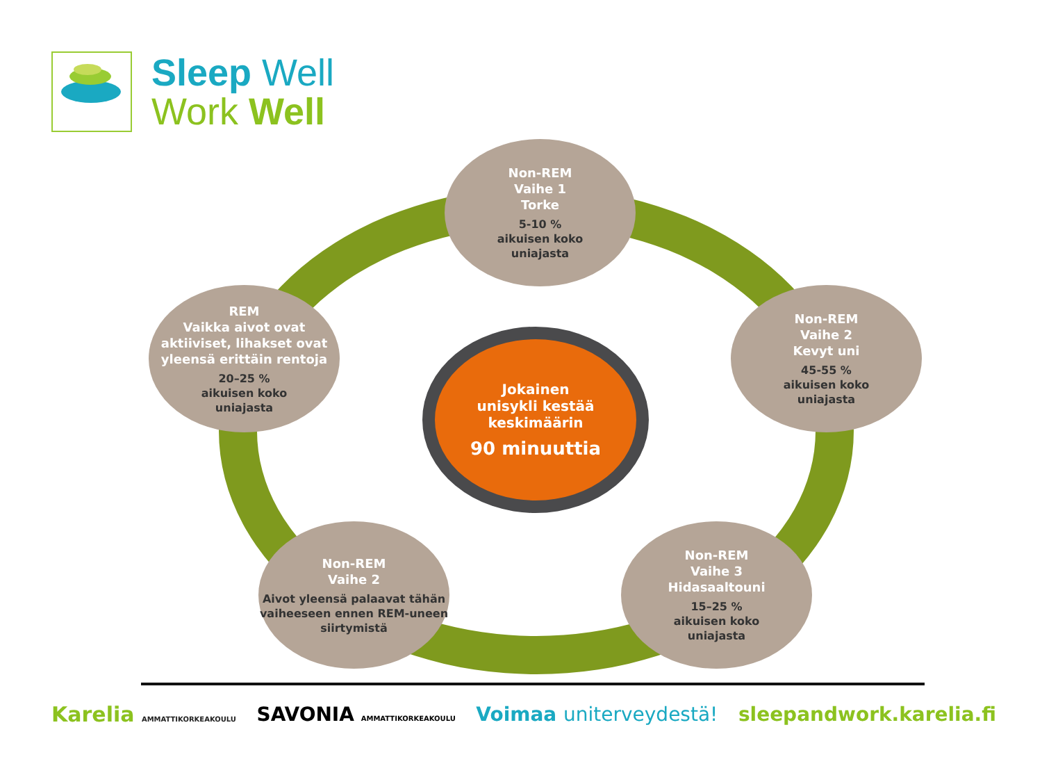Sleep Well
Work Well
Non-REM
Vaihe 1
Torke
5-10 %
aikuisen koko
uniajasta
REM
Vaikka aivot ovat aktiiviset, lihakset ovat yleensä erittäin rentoja
20–25 %
aikuisen koko
uniajasta
Jokainen
unisykli kestää
keskimäärin
90 minuuttia
Non-REM
Vaihe 2
Kevyt uni
45-55 %
aikuisen koko
uniajasta
Non-REM
Vaihe 2
Aivot yleensä palaavat tähän vaiheeseen ennen REM-uneen siirtymistä
Non-REM
Vaihe 3
Hidasaaltouni
15–25 %
aikuisen koko
uniajasta
Karelia AMMATTIKORKEAKOULU
SAVONIA AMMATTIKORKEAKOULU
Voimaa uniterveydestä! sleepandwork.karelia.fi